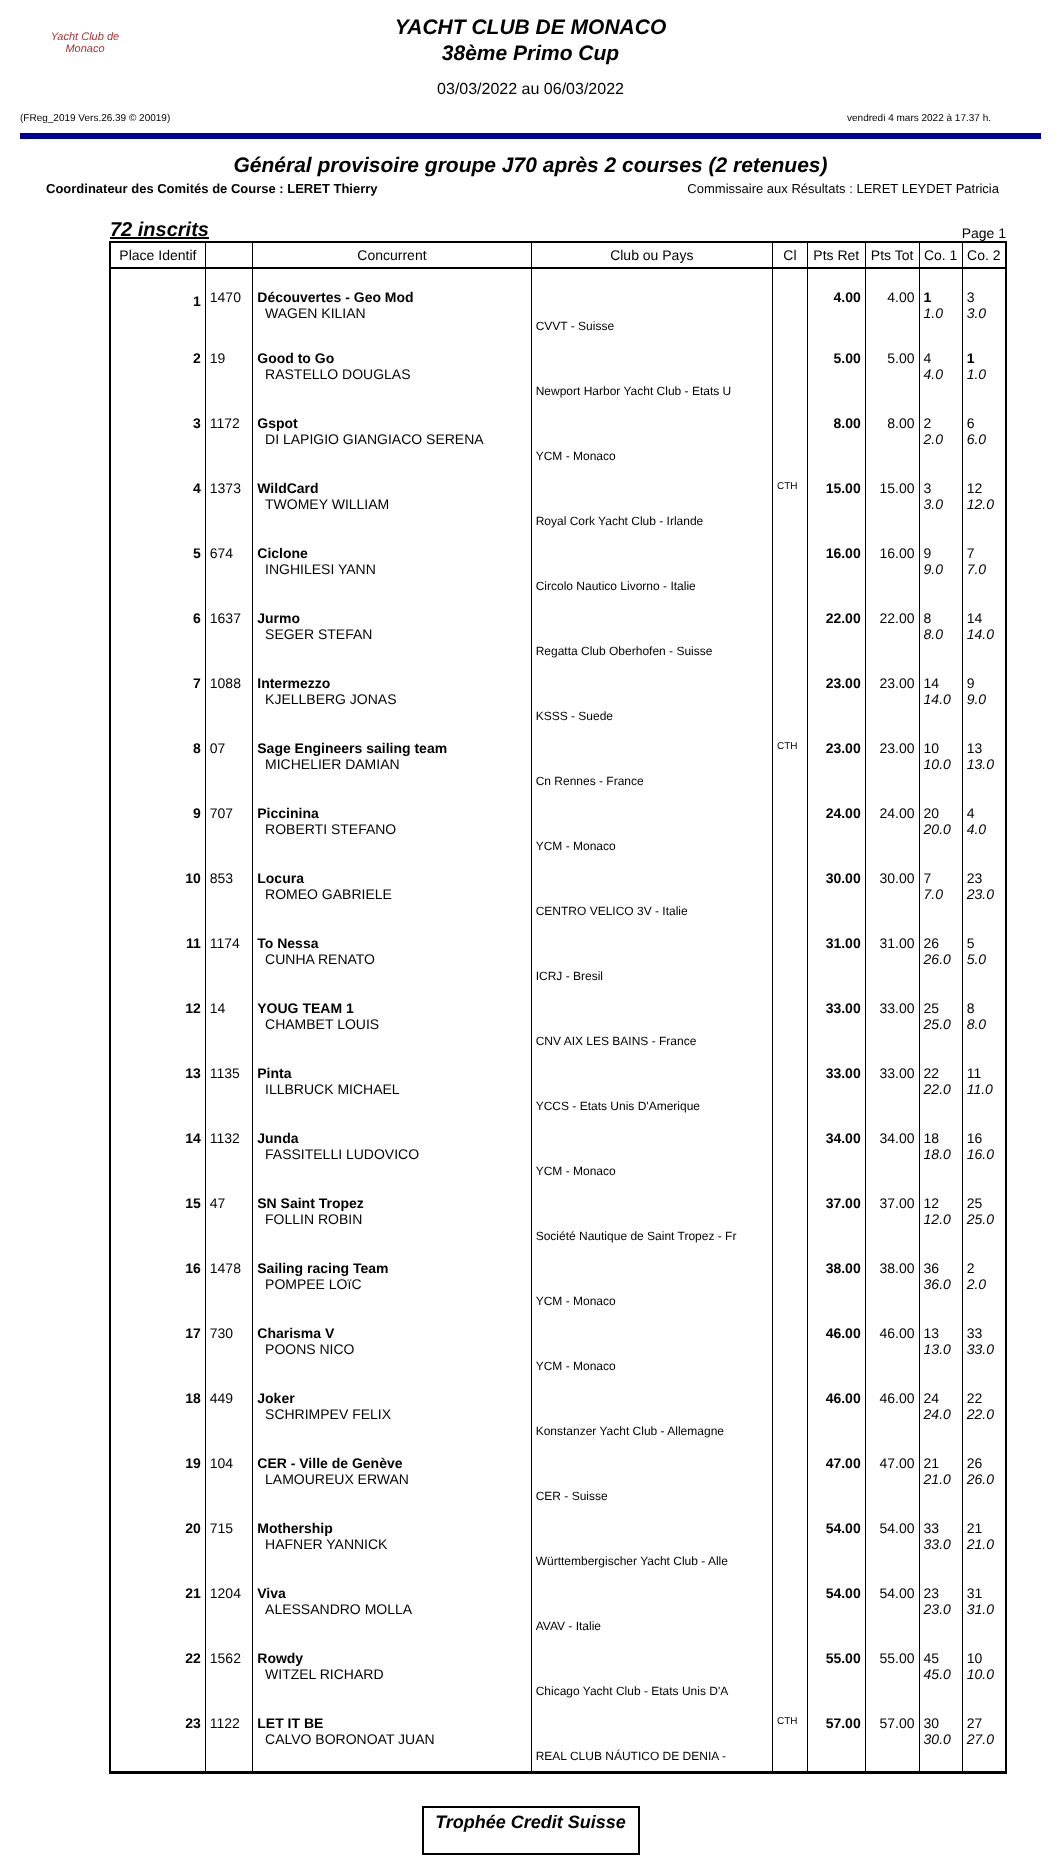Yacht Club de Monaco
YACHT CLUB DE MONACO
38ème Primo Cup
03/03/2022 au 06/03/2022
(FReg_2019 Vers.26.39 © 20019) vendredi 4 mars 2022 à 17.37 h.
Général provisoire groupe J70 après 2 courses (2 retenues)
Coordinateur des Comités de Course : LERET Thierry Commissaire aux Résultats : LERET LEYDET Patricia
72 inscrits Page 1
| Place Identif | | Concurrent | Club ou Pays | Cl | Pts Ret | Pts Tot | Co. 1 | Co. 2 |
| --- | --- | --- | --- | --- | --- | --- | --- | --- |
| 1 | 1470 | Découvertes - Geo Mod WAGEN KILIAN | CVVT - Suisse | | 4.00 | 4.00 | 1 1.0 | 3 3.0 |
| 2 | 19 | Good to Go RASTELLO DOUGLAS | Newport Harbor Yacht Club - Etats U | | 5.00 | 5.00 | 4 4.0 | 1 1.0 |
| 3 | 1172 | Gspot DI LAPIGIO GIANGIACO SERENA | YCM - Monaco | | 8.00 | 8.00 | 2 2.0 | 6 6.0 |
| 4 | 1373 | WildCard TWOMEY WILLIAM | Royal Cork Yacht Club - Irlande | CTH | 15.00 | 15.00 | 3 3.0 | 12 12.0 |
| 5 | 674 | Ciclone INGHILESI YANN | Circolo Nautico Livorno - Italie | | 16.00 | 16.00 | 9 9.0 | 7 7.0 |
| 6 | 1637 | Jurmo SEGER STEFAN | Regatta Club Oberhofen - Suisse | | 22.00 | 22.00 | 8 8.0 | 14 14.0 |
| 7 | 1088 | Intermezzo KJELLBERG JONAS | KSSS - Suede | | 23.00 | 23.00 | 14 14.0 | 9 9.0 |
| 8 | 07 | Sage Engineers sailing team MICHELIER DAMIAN | Cn Rennes - France | CTH | 23.00 | 23.00 | 10 10.0 | 13 13.0 |
| 9 | 707 | Piccinina ROBERTI STEFANO | YCM - Monaco | | 24.00 | 24.00 | 20 20.0 | 4 4.0 |
| 10 | 853 | Locura ROMEO GABRIELE | CENTRO VELICO 3V - Italie | | 30.00 | 30.00 | 7 7.0 | 23 23.0 |
| 11 | 1174 | To Nessa CUNHA RENATO | ICRJ - Bresil | | 31.00 | 31.00 | 26 26.0 | 5 5.0 |
| 12 | 14 | YOUG TEAM 1 CHAMBET LOUIS | CNV AIX LES BAINS - France | | 33.00 | 33.00 | 25 25.0 | 8 8.0 |
| 13 | 1135 | Pinta ILLBRUCK MICHAEL | YCCS - Etats Unis D'Amerique | | 33.00 | 33.00 | 22 22.0 | 11 11.0 |
| 14 | 1132 | Junda FASSITELLI LUDOVICO | YCM - Monaco | | 34.00 | 34.00 | 18 18.0 | 16 16.0 |
| 15 | 47 | SN Saint Tropez FOLLIN ROBIN | Société Nautique de Saint Tropez - Fr | | 37.00 | 37.00 | 12 12.0 | 25 25.0 |
| 16 | 1478 | Sailing racing Team POMPEE LOïC | YCM - Monaco | | 38.00 | 38.00 | 36 36.0 | 2 2.0 |
| 17 | 730 | Charisma V POONS NICO | YCM - Monaco | | 46.00 | 46.00 | 13 13.0 | 33 33.0 |
| 18 | 449 | Joker SCHRIMPEV FELIX | Konstanzer Yacht Club - Allemagne | | 46.00 | 46.00 | 24 24.0 | 22 22.0 |
| 19 | 104 | CER - Ville de Genève LAMOUREUX ERWAN | CER - Suisse | | 47.00 | 47.00 | 21 21.0 | 26 26.0 |
| 20 | 715 | Mothership HAFNER YANNICK | Württembergischer Yacht Club - Alle | | 54.00 | 54.00 | 33 33.0 | 21 21.0 |
| 21 | 1204 | Viva ALESSANDRO MOLLA | AVAV - Italie | | 54.00 | 54.00 | 23 23.0 | 31 31.0 |
| 22 | 1562 | Rowdy WITZEL RICHARD | Chicago Yacht Club - Etats Unis D'A | | 55.00 | 55.00 | 45 45.0 | 10 10.0 |
| 23 | 1122 | LET IT BE CALVO BORONOAT JUAN | REAL CLUB NÁUTICO DE DENIA - | CTH | 57.00 | 57.00 | 30 30.0 | 27 27.0 |
Trophée Credit Suisse